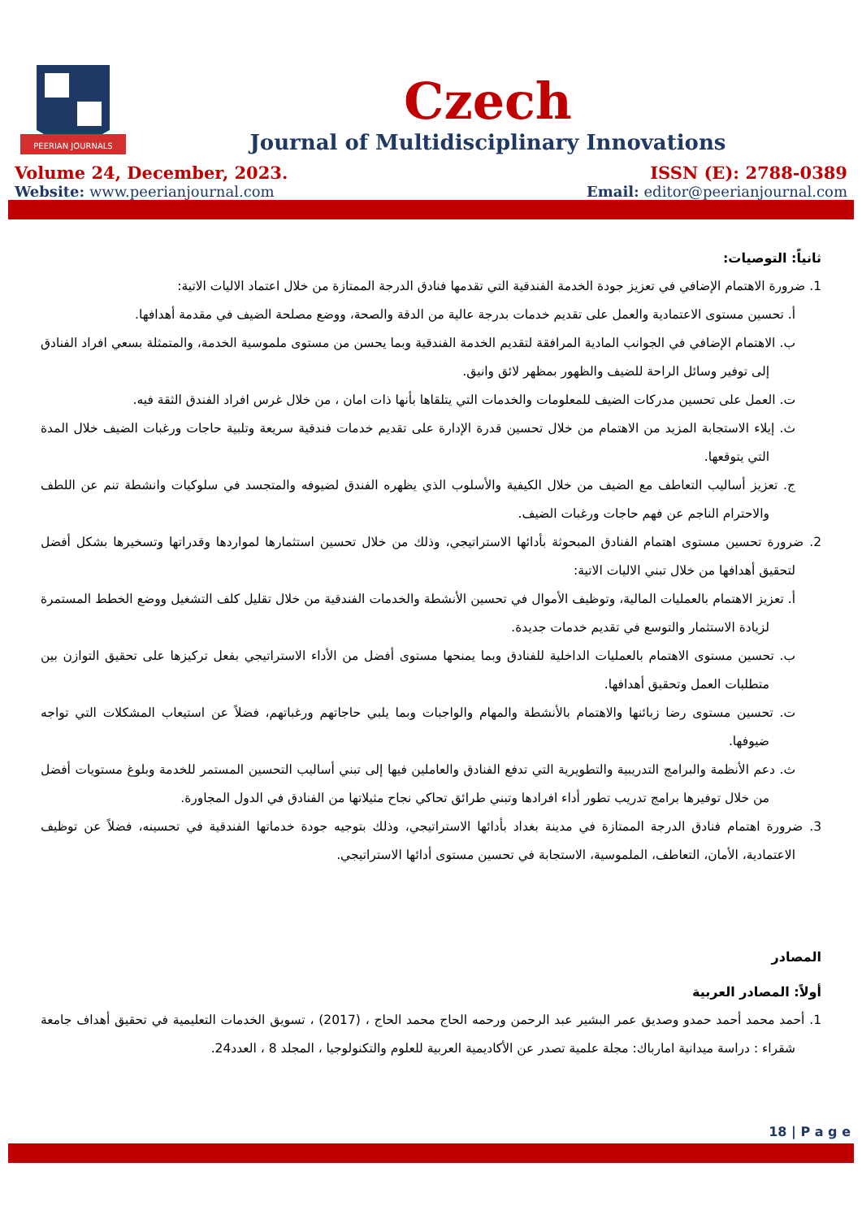PEERIAN JOURNALS
Czech
Journal of Multidisciplinary Innovations
Volume 24, December, 2023. ISSN (E): 2788-0389
Website: www.peerianjournal.com Email: editor@peerianjournal.com
ثانياً: التوصيات:
1. ضرورة الاهتمام الإضافي في تعزيز جودة الخدمة الفندقية التي تقدمها فنادق الدرجة الممتازة من خلال اعتماد الاليات الاتية:
أ. تحسين مستوى الاعتمادية والعمل على تقديم خدمات بدرجة عالية من الدقة والصحة، ووضع مصلحة الضيف في مقدمة أهدافها.
ب. الاهتمام الإضافي في الجوانب المادية المرافقة لتقديم الخدمة الفندقية وبما يحسن من مستوى ملموسية الخدمة، والمتمثلة بسعي افراد الفنادق إلى توفير وسائل الراحة للضيف والظهور بمظهر لائق وانيق.
ت. العمل على تحسين مدركات الضيف للمعلومات والخدمات التي يتلقاها بأنها ذات امان ، من خلال غرس افراد الفندق الثقة فيه.
ث. إيلاء الاستجابة المزيد من الاهتمام من خلال تحسين قدرة الإدارة على تقديم خدمات فندقية سريعة وتلبية حاجات ورغبات الضيف خلال المدة التي يتوقعها.
ج. تعزيز أساليب التعاطف مع الضيف من خلال الكيفية والأسلوب الذي يظهره الفندق لضيوفه والمتجسد في سلوكيات وانشطة تنم عن اللطف والاحترام الناجم عن فهم حاجات ورغبات الضيف.
2. ضرورة تحسين مستوى اهتمام الفنادق المبحوثة بأدائها الاستراتيجي، وذلك من خلال تحسين استثمارها لمواردها وقدراتها وتسخيرها بشكل أفضل لتحقيق أهدافها من خلال تبني الاليات الاتية:
أ. تعزيز الاهتمام بالعمليات المالية، وتوظيف الأموال في تحسين الأنشطة والخدمات الفندقية من خلال تقليل كلف التشغيل ووضع الخطط المستمرة لزيادة الاستثمار والتوسع في تقديم خدمات جديدة.
ب. تحسين مستوى الاهتمام بالعمليات الداخلية للفنادق وبما يمنحها مستوى أفضل من الأداء الاستراتيجي بفعل تركيزها على تحقيق التوازن بين متطلبات العمل وتحقيق أهدافها.
ت. تحسين مستوى رضا زبائنها والاهتمام بالأنشطة والمهام والواجبات وبما يلبي حاجاتهم ورغباتهم، فضلاً عن استيعاب المشكلات التي تواجه ضيوفها.
ث. دعم الأنظمة والبرامج التدريبية والتطويرية التي تدفع الفنادق والعاملين فيها إلى تبني أساليب التحسين المستمر للخدمة وبلوغ مستويات أفضل من خلال توفيرها برامج تدريب تطور أداء افرادها وتبني طرائق تحاكي نجاح مثيلاتها من الفنادق في الدول المجاورة.
3. ضرورة اهتمام فنادق الدرجة الممتازة في مدينة بغداد بأدائها الاستراتيجي، وذلك بتوجيه جودة خدماتها الفندقية في تحسينه، فضلاً عن توظيف الاعتمادية، الأمان، التعاطف، الملموسية، الاستجابة في تحسين مستوى أدائها الاستراتيجي.
المصادر
أولاً: المصادر العربية
1. أحمد محمد أحمد حمدو وصديق عمر البشير عبد الرحمن ورحمه الحاج محمد الحاج ، (2017) ، تسويق الخدمات التعليمية في تحقيق أهداف جامعة شقراء : دراسة ميدانية امارباك: مجلة علمية تصدر عن الأكاديمية العربية للعلوم والتكنولوجيا ، المجلد 8 ، العدد24.
18 | P a g e